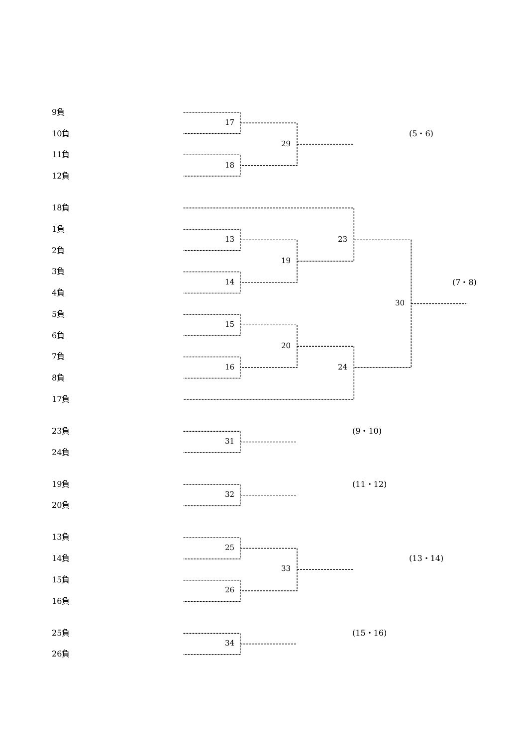9負
17
10負
(5・6)
29
11負
18
12負
18負
1負
13
23
2負
19
3負
14
(7・8)
4負
30
5負
15
6負
20
7負
16
24
8負
17負
23負
(9・10)
31
24負
19負
(11・12)
32
20負
13負
25
14負
(13・14)
33
15負
26
16負
25負
(15・16)
34
26負